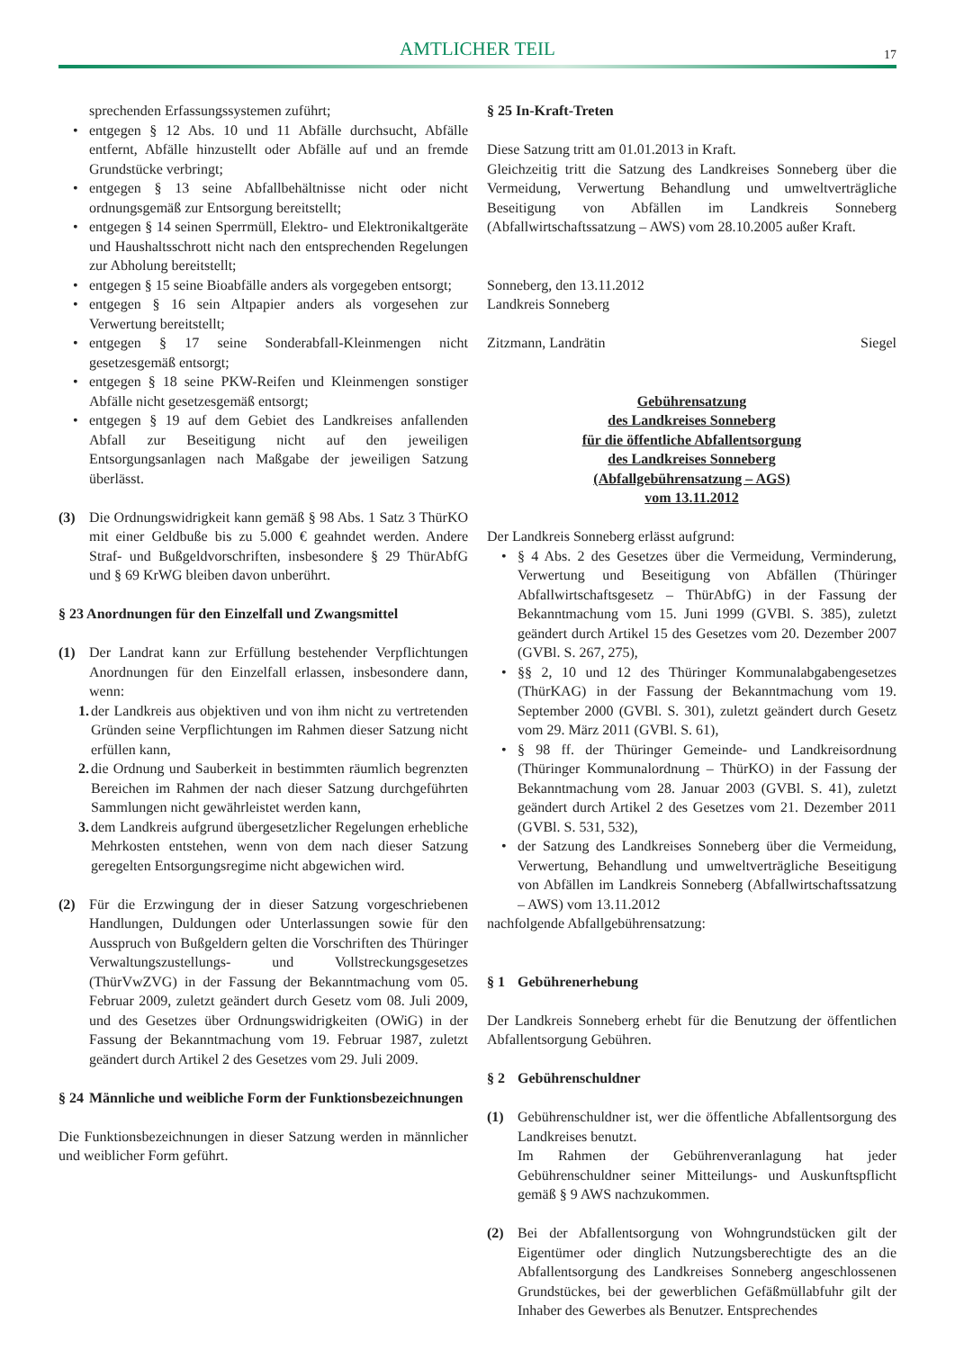AMTLICHER TEIL
17
sprechenden Erfassungssystemen zuführt;
• entgegen § 12 Abs. 10 und 11 Abfälle durchsucht, Abfälle entfernt, Abfälle hinzustellt oder Abfälle auf und an fremde Grundstücke verbringt;
• entgegen § 13 seine Abfallbehältnisse nicht oder nicht ordnungsgemäß zur Entsorgung bereitstellt;
• entgegen § 14 seinen Sperrmüll, Elektro- und Elektronikaltgeräte und Haushaltsschrott nicht nach den entsprechenden Regelungen zur Abholung bereitstellt;
• entgegen § 15 seine Bioabfälle anders als vorgegeben entsorgt;
• entgegen § 16 sein Altpapier anders als vorgesehen zur Verwertung bereitstellt;
• entgegen § 17 seine Sonderabfall-Kleinmengen nicht gesetzesgemäß entsorgt;
• entgegen § 18 seine PKW-Reifen und Kleinmengen sonstiger Abfälle nicht gesetzesgemäß entsorgt;
• entgegen § 19 auf dem Gebiet des Landkreises anfallenden Abfall zur Beseitigung nicht auf den jeweiligen Entsorgungsanlagen nach Maßgabe der jeweiligen Satzung überlässt.
(3) Die Ordnungswidrigkeit kann gemäß § 98 Abs. 1 Satz 3 ThürKO mit einer Geldbuße bis zu 5.000 € geahndet werden. Andere Straf- und Bußgeldvorschriften, insbesondere § 29 ThürAbfG und § 69 KrWG bleiben davon unberührt.
§ 23 Anordnungen für den Einzelfall und Zwangsmittel
(1) Der Landrat kann zur Erfüllung bestehender Verpflichtungen Anordnungen für den Einzelfall erlassen, insbesondere dann, wenn:
1. der Landkreis aus objektiven und von ihm nicht zu vertretenden Gründen seine Verpflichtungen im Rahmen dieser Satzung nicht erfüllen kann,
2. die Ordnung und Sauberkeit in bestimmten räumlich begrenzten Bereichen im Rahmen der nach dieser Satzung durchgeführten Sammlungen nicht gewährleistet werden kann,
3. dem Landkreis aufgrund übergesetzlicher Regelungen erhebliche Mehrkosten entstehen, wenn von dem nach dieser Satzung geregelten Entsorgungsregime nicht abgewichen wird.
(2) Für die Erzwingung der in dieser Satzung vorgeschriebenen Handlungen, Duldungen oder Unterlassungen sowie für den Ausspruch von Bußgeldern gelten die Vorschriften des Thüringer Verwaltungszustellungs- und Vollstreckungsgesetzes (ThürVwZVG) in der Fassung der Bekanntmachung vom 05. Februar 2009, zuletzt geändert durch Gesetz vom 08. Juli 2009, und des Gesetzes über Ordnungswidrigkeiten (OWiG) in der Fassung der Bekanntmachung vom 19. Februar 1987, zuletzt geändert durch Artikel 2 des Gesetzes vom 29. Juli 2009.
§ 24 Männliche und weibliche Form der Funktionsbezeichnungen
Die Funktionsbezeichnungen in dieser Satzung werden in männlicher und weiblicher Form geführt.
§ 25 In-Kraft-Treten
Diese Satzung tritt am 01.01.2013 in Kraft.
Gleichzeitig tritt die Satzung des Landkreises Sonneberg über die Vermeidung, Verwertung Behandlung und umweltverträgliche Beseitigung von Abfällen im Landkreis Sonneberg (Abfallwirtschaftssatzung – AWS) vom 28.10.2005 außer Kraft.
Sonneberg, den 13.11.2012
Landkreis Sonneberg
Zitzmann, Landrätin Siegel
Gebührensatzung
des Landkreises Sonneberg
für die öffentliche Abfallentsorgung
des Landkreises Sonneberg
(Abfallgebührensatzung – AGS)
vom 13.11.2012
Der Landkreis Sonneberg erlässt aufgrund:
• § 4 Abs. 2 des Gesetzes über die Vermeidung, Verminderung, Verwertung und Beseitigung von Abfällen (Thüringer Abfallwirtschaftsgesetz – ThürAbfG) in der Fassung der Bekanntmachung vom 15. Juni 1999 (GVBl. S. 385), zuletzt geändert durch Artikel 15 des Gesetzes vom 20. Dezember 2007 (GVBl. S. 267, 275),
• §§ 2, 10 und 12 des Thüringer Kommunalabgabengesetzes (ThürKAG) in der Fassung der Bekanntmachung vom 19. September 2000 (GVBl. S. 301), zuletzt geändert durch Gesetz vom 29. März 2011 (GVBl. S. 61),
• § 98 ff. der Thüringer Gemeinde- und Landkreisordnung (Thüringer Kommunalordnung – ThürKO) in der Fassung der Bekanntmachung vom 28. Januar 2003 (GVBl. S. 41), zuletzt geändert durch Artikel 2 des Gesetzes vom 21. Dezember 2011 (GVBl. S. 531, 532),
• der Satzung des Landkreises Sonneberg über die Vermeidung, Verwertung, Behandlung und umweltverträgliche Beseitigung von Abfällen im Landkreis Sonneberg (Abfallwirtschaftssatzung – AWS) vom 13.11.2012
nachfolgende Abfallgebührensatzung:
§ 1 Gebührenerhebung
Der Landkreis Sonneberg erhebt für die Benutzung der öffentlichen Abfallentsorgung Gebühren.
§ 2 Gebührenschuldner
(1) Gebührenschuldner ist, wer die öffentliche Abfallentsorgung des Landkreises benutzt.
Im Rahmen der Gebührenveranlagung hat jeder Gebührenschuldner seiner Mitteilungs- und Auskunftspflicht gemäß § 9 AWS nachzukommen.
(2) Bei der Abfallentsorgung von Wohngrundstücken gilt der Eigentümer oder dinglich Nutzungsberechtigte des an die Abfallentsorgung des Landkreises Sonneberg angeschlossenen Grundstückes, bei der gewerblichen Gefäßmüllabfuhr gilt der Inhaber des Gewerbes als Benutzer. Entsprechendes